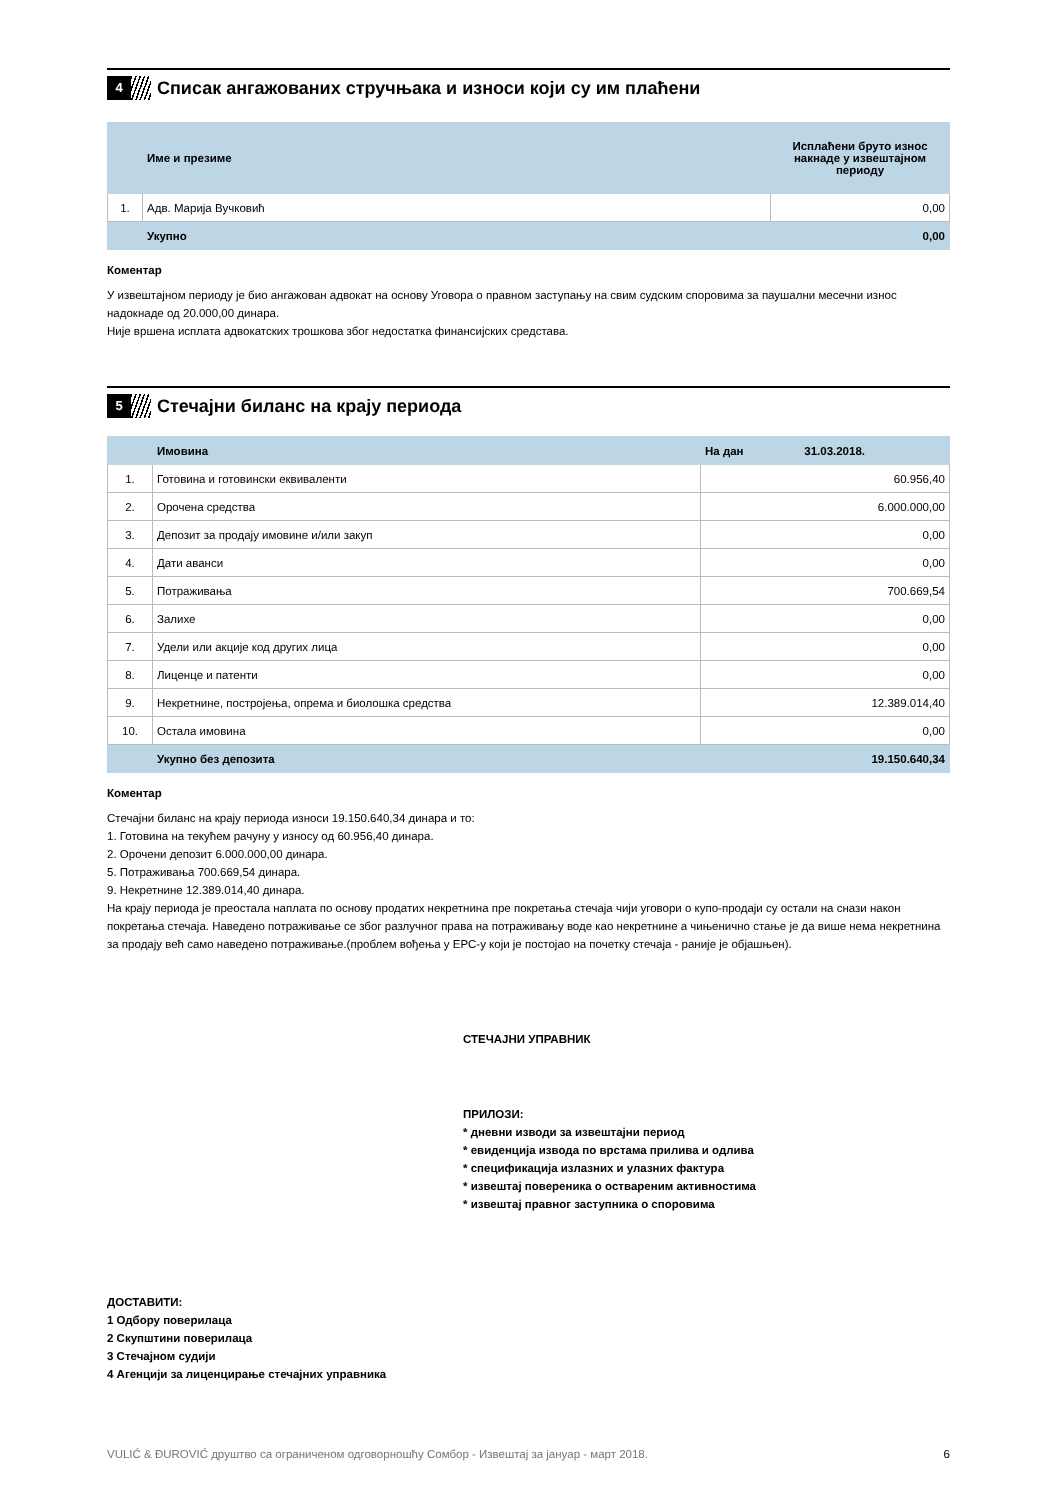4
Списак ангажованих стручњака и износи који су им плаћени
| | Име и презиме | Исплаћени бруто износ накнаде у извештајном периоду |
| --- | --- | --- |
| 1. | Адв. Марија Вучковић | 0,00 |
| | Укупно | 0,00 |
Коментар
У извештајном периоду је био ангажован адвокат на основу Уговора о правном заступању на свим судским споровима за паушални месечни износ надокнаде од 20.000,00 динара.
Није вршена исплата адвокатских трошкова због недостатка финансијских средстава.
5
Стечајни биланс на крају периода
| | Имовина | На дан 31.03.2018. |
| --- | --- | --- |
| 1. | Готовина и готовински еквиваленти | 60.956,40 |
| 2. | Орочена средства | 6.000.000,00 |
| 3. | Депозит за продају имовине и/или закуп | 0,00 |
| 4. | Дати аванси | 0,00 |
| 5. | Потраживања | 700.669,54 |
| 6. | Залихе | 0,00 |
| 7. | Удели или акције код других лица | 0,00 |
| 8. | Лиценце и патенти | 0,00 |
| 9. | Некретнине, постројења, опрема и биолошка средства | 12.389.014,40 |
| 10. | Остала имовина | 0,00 |
| | Укупно без депозита | 19.150.640,34 |
Коментар
Стечајни биланс на крају периода износи 19.150.640,34 динара и то:
1. Готовина на текућем рачуну у износу од 60.956,40 динара.
2. Орочени депозит 6.000.000,00 динара.
5. Потраживања 700.669,54 динара.
9. Некретнине 12.389.014,40 динара.
На крају периода је преостала наплата по основу продатих некретнина пре покретања стечаја чији уговори о купо-продаји су остали на снази након покретања стечаја. Наведено потраживање се због разлучног права на потраживању воде као некретнине а чињенично стање је да више нема некретнина за продају већ само наведено потраживање.(проблем вођења у ЕРС-у који је постојао на почетку стечаја - раније је објашњен).
СТЕЧАЈНИ УПРАВНИК
ПРИЛОЗИ:
* дневни изводи за извештајни период
* евиденција извода по врстама прилива и одлива
* спецификација излазних и улазних фактура
* извештај повереника о оствареним активностима
* извештај правног заступника о споровима
ДОСТАВИТИ:
1 Одбору поверилаца
2 Скупштини поверилаца
3 Стечајном судији
4 Агенцији за лиценцирање стечајних управника
VULIĆ & ĐUROVIĆ друштво са ограниченом одговорношћу Сомбор - Извештај за јануар - март 2018. 6